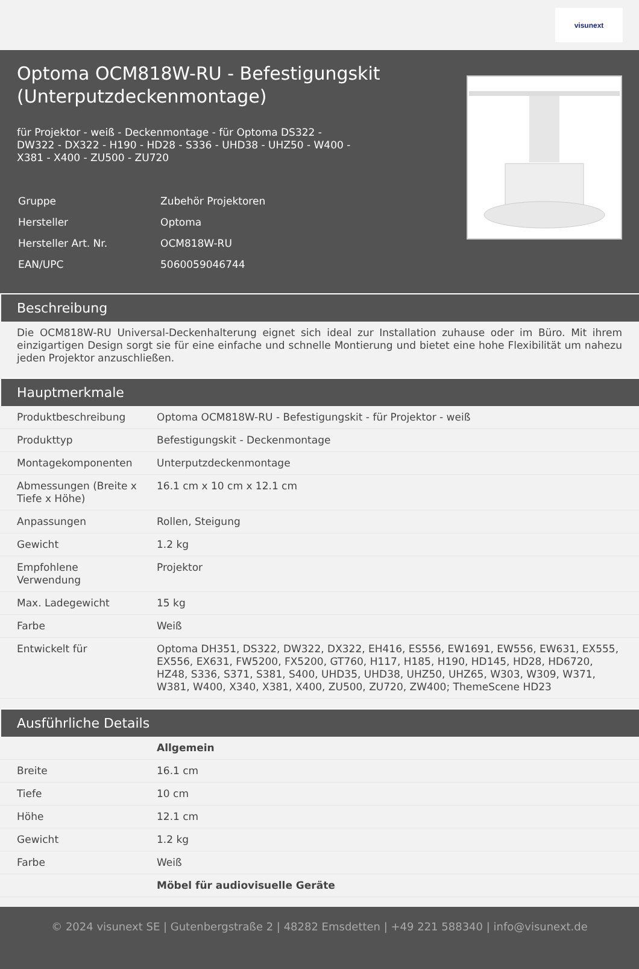visunext
Optoma OCM818W-RU - Befestigungskit (Unterputzdeckenmontage)
für Projektor - weiß - Deckenmontage - für Optoma DS322 - DW322 - DX322 - H190 - HD28 - S336 - UHD38 - UHZ50 - W400 - X381 - X400 - ZU500 - ZU720
| Gruppe | Zubehör Projektoren |
| Hersteller | Optoma |
| Hersteller Art. Nr. | OCM818W-RU |
| EAN/UPC | 5060059046744 |
Beschreibung
Die OCM818W-RU Universal-Deckenhalterung eignet sich ideal zur Installation zuhause oder im Büro. Mit ihrem einzigartigen Design sorgt sie für eine einfache und schnelle Montierung und bietet eine hohe Flexibilität um nahezu jeden Projektor anzuschließen.
Hauptmerkmale
| Produktbeschreibung | Optoma OCM818W-RU - Befestigungskit - für Projektor - weiß |
| Produkttyp | Befestigungskit - Deckenmontage |
| Montagekomponenten | Unterputzdeckenmontage |
| Abmessungen (Breite x Tiefe x Höhe) | 16.1 cm x 10 cm x 12.1 cm |
| Anpassungen | Rollen, Steigung |
| Gewicht | 1.2 kg |
| Empfohlene Verwendung | Projektor |
| Max. Ladegewicht | 15 kg |
| Farbe | Weiß |
| Entwickelt für | Optoma DH351, DS322, DW322, DX322, EH416, ES556, EW1691, EW556, EW631, EX555, EX556, EX631, FW5200, FX5200, GT760, H117, H185, H190, HD145, HD28, HD6720, HZ48, S336, S371, S381, S400, UHD35, UHD38, UHZ50, UHZ65, W303, W309, W371, W381, W400, X340, X381, X400, ZU500, ZU720, ZW400; ThemeScene HD23 |
Ausführliche Details
| | Allgemein |
| Breite | 16.1 cm |
| Tiefe | 10 cm |
| Höhe | 12.1 cm |
| Gewicht | 1.2 kg |
| Farbe | Weiß |
| | Möbel für audiovisuelle Geräte |
© 2024 visunext SE | Gutenbergstraße 2 | 48282 Emsdetten | +49 221 588340 | info@visunext.de